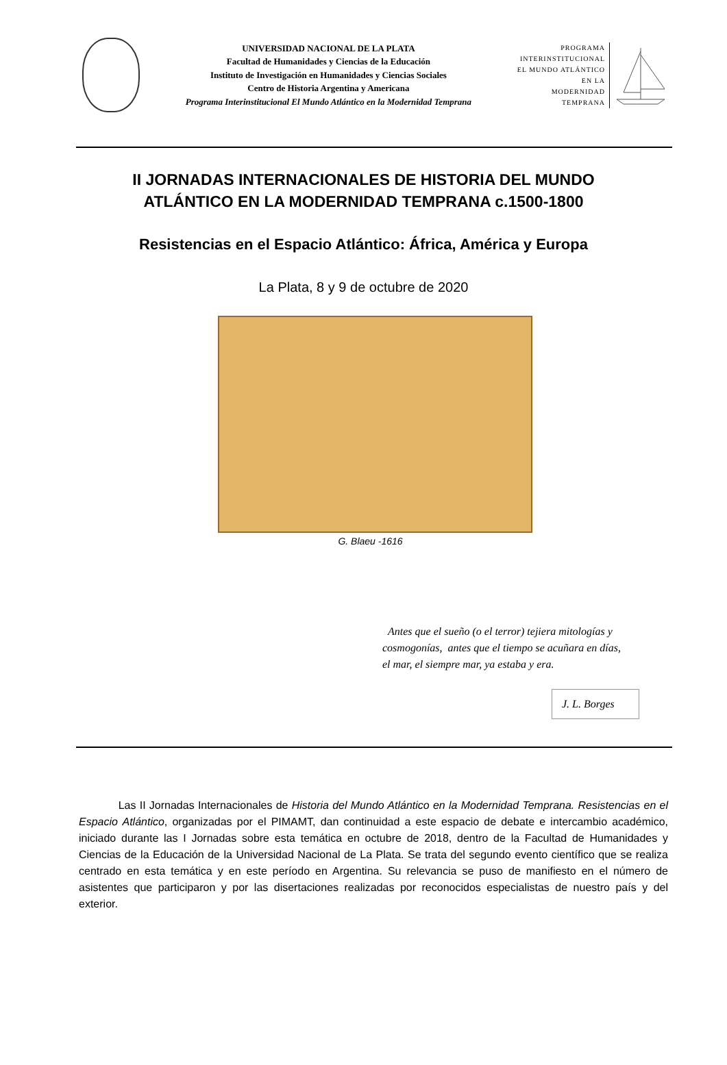UNIVERSIDAD NACIONAL DE LA PLATA
Facultad de Humanidades y Ciencias de la Educación
Instituto de Investigación en Humanidades y Ciencias Sociales
Centro de Historia Argentina y Americana
Programa Interinstitucional El Mundo Atlántico en la Modernidad Temprana
PROGRAMA
INTERINSTITUCIONAL
EL MUNDO ATLÁNTICO
EN LA
MODERNIDAD
TEMPRANA
II JORNADAS INTERNACIONALES DE HISTORIA DEL MUNDO
ATLÁNTICO EN LA MODERNIDAD TEMPRANA c.1500-1800
Resistencias en el Espacio Atlántico: África, América y Europa
La Plata, 8 y 9 de octubre de 2020
G. Blaeu -1616
Antes que el sueño (o el terror) tejiera mitologías y
cosmogonías, antes que el tiempo se acuñara en días,
el mar, el siempre mar, ya estaba y era.
J. L. Borges
Las II Jornadas Internacionales de Historia del Mundo Atlántico en la Modernidad Temprana. Resistencias en el Espacio Atlántico, organizadas por el PIMAMT, dan continuidad a este espacio de debate e intercambio académico, iniciado durante las I Jornadas sobre esta temática en octubre de 2018, dentro de la Facultad de Humanidades y Ciencias de la Educación de la Universidad Nacional de La Plata. Se trata del segundo evento científico que se realiza centrado en esta temática y en este período en Argentina. Su relevancia se puso de manifiesto en el número de asistentes que participaron y por las disertaciones realizadas por reconocidos especialistas de nuestro país y del exterior.